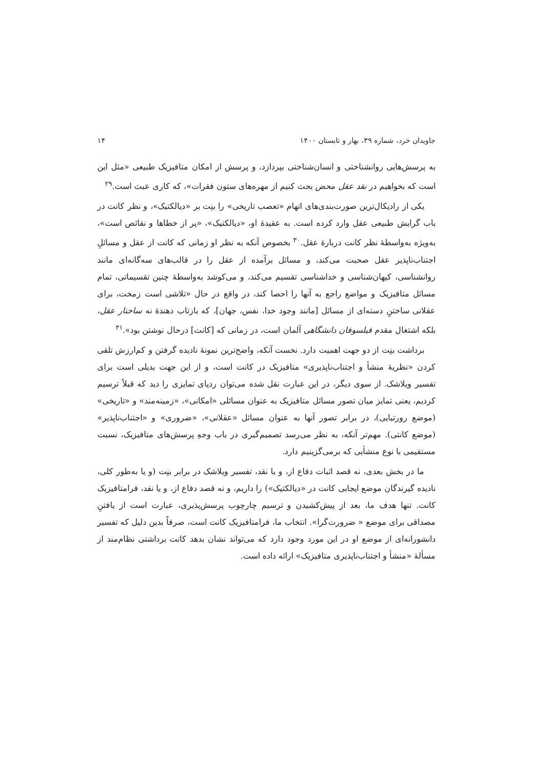جاویدان خرد، شماره ۳۹، بهار و تابستان ۱۴۰۰ ۱۴
به پرسش‌هایی روانشناختی و انسان‌شناختی بپردازد، و پرسش از امکان متافیزیک طبیعی «مثل این است که بخواهیم در نقد عقل محض بحث کنیم از مهره‌های ستون فقرات»، که کاری عبث است.<sup>۲۹</sup>
یکی از رادیکال‌ترین صورت‌بندی‌های اتهام «تعصب تاریخی» را بنِت بر «دیالکتیک»، و نظر کانت در باب گرایش طبیعی عقل وارد کرده است. به عقیدهٔ او، «دیالکتیک»، «پر از خطاها و نقائص است»، به‌ویژه به‌واسطهٔ نظر کانت دربارهٔ عقل.<sup>۳۰</sup> بخصوص آنکه به نظر او زمانی که کانت از عقل و مسائلِ اجتناب‌ناپذیر عقل صحبت می‌کند، و مسائل برآمده از عقل را در قالب‌های سه‌گانه‌ای مانند روانشناسی، کیهان‌شناسی و خداشناسی تقسیم می‌کند، و می‌کوشد به‌واسطهٔ چنین تقسیماتی، تمام مسائل متافیزیک و مواضع راجع به آنها را احصا کند، در واقع در حال «تلاشی است زمخت، برای عقلانی ساختنِ دسته‌ای از مسائل [مانند وجود خدا، نفس، جهان]، که بازتاب دهندهٔ نه ساختار عقل، بلکه اشتغال مقدم فیلسوفان دانشگاهی آلمان است، در زمانی که [کانت] درحال نوشتن بود».<sup>۳۱</sup>
برداشت بنِت از دو جهت اهمیت دارد. نخست آنکه، واضح‌ترین نمونهٔ نادیده گرفتن و کم‌ارزش تلقی کردن «نظریهٔ منشأ و اجتناب‌ناپذیری» متافیزیک در کانت است، و از این جهت بدیلی است برای تفسیر ویلاشک. از سوی دیگر، در این عبارت نقل شده می‌توان ردپای تمایزی را دید که قبلاً ترسیم کردیم، یعنی تمایز میان تصور مسائل متافیزیک به عنوان مسائلی «امکانی»، «زمینه‌مند» و «تاریخی» (موضع رورتیایی)، در برابر تصور آنها به عنوان مسائل «عقلانی»، «ضروری» و «اجتناب‌ناپذیر» (موضع کانتی). مهم‌تر آنکه، به نظر می‌رسد تصمیم‌گیری در باب وجهِ پرسش‌های متافیزیک، نسبت مستقیمی با نوع منشأیی که برمی‌گزینیم دارد.
ما در بخش بعدی، نه قصد اثبات دفاع از، و یا نقد، تفسیر ویلاشک در برابر بنِت (و یا به‌طور کلی، نادیده گیرندگان موضع ایجابی کانت در «دیالکتیک») را داریم، و نه قصد دفاع از، و یا نقد، فرامتافیزیک کانت. تنها هدف ما، بعد از پیش‌کشیدن و ترسیم چارچوب پرسش‌پذیری، عبارت است از یافتنِ مصداقی برای موضع « ضرورت‌گرا». انتخاب ما، فرامتافیزیک کانت است، صرفاً بدین دلیل که تفسیر دانشورانه‌ای از موضع او در این مورد وجود دارد که می‌تواند نشان بدهد کانت برداشتی نظام‌مند از مسألهٔ «منشأ و اجتناب‌ناپذیری متافیزیک» ارائه داده است.